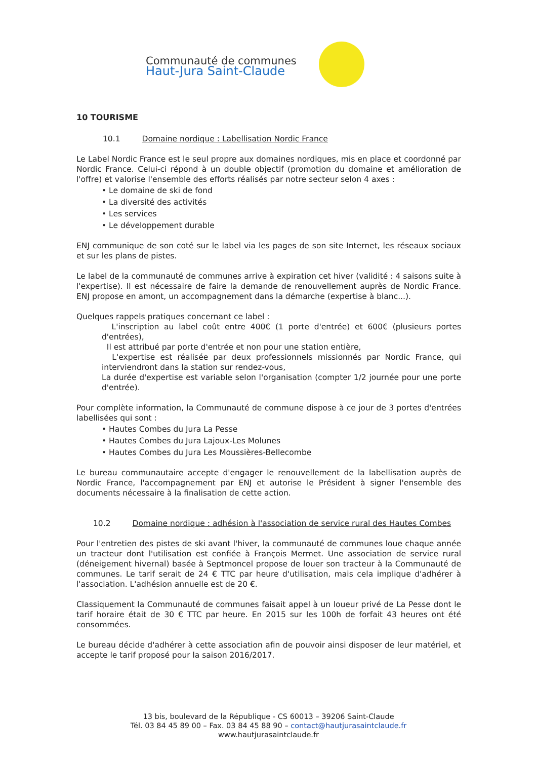Communauté de communes
Haut-Jura Saint-Claude
10 TOURISME
10.1 Domaine nordique : Labellisation Nordic France
Le Label Nordic France est le seul propre aux domaines nordiques, mis en place et coordonné par Nordic France. Celui-ci répond à un double objectif (promotion du domaine et amélioration de l'offre) et valorise l'ensemble des efforts réalisés par notre secteur selon 4 axes :
• Le domaine de ski de fond
• La diversité des activités
• Les services
• Le développement durable
ENJ communique de son coté sur le label via les pages de son site Internet, les réseaux sociaux et sur les plans de pistes.
Le label de la communauté de communes arrive à expiration cet hiver (validité : 4 saisons suite à l'expertise). Il est nécessaire de faire la demande de renouvellement auprès de Nordic France. ENJ propose en amont, un accompagnement dans la démarche (expertise à blanc...).
Quelques rappels pratiques concernant ce label :
L'inscription au label coût entre 400€ (1 porte d'entrée) et 600€ (plusieurs portes d'entrées),
Il est attribué par porte d'entrée et non pour une station entière,
L'expertise est réalisée par deux professionnels missionnés par Nordic France, qui interviendront dans la station sur rendez-vous,
La durée d'expertise est variable selon l'organisation (compter 1/2 journée pour une porte d'entrée).
Pour complète information, la Communauté de commune dispose à ce jour de 3 portes d'entrées labellisées qui sont :
• Hautes Combes du Jura La Pesse
• Hautes Combes du Jura Lajoux-Les Molunes
• Hautes Combes du Jura Les Moussières-Bellecombe
Le bureau communautaire accepte d'engager le renouvellement de la labellisation auprès de Nordic France, l'accompagnement par ENJ et autorise le Président à signer l'ensemble des documents nécessaire à la finalisation de cette action.
10.2 Domaine nordique : adhésion à l'association de service rural des Hautes Combes
Pour l'entretien des pistes de ski avant l'hiver, la communauté de communes loue chaque année un tracteur dont l'utilisation est confiée à François Mermet. Une association de service rural (déneigement hivernal) basée à Septmoncel propose de louer son tracteur à la Communauté de communes. Le tarif serait de 24 € TTC par heure d'utilisation, mais cela implique d'adhérer à l'association. L'adhésion annuelle est de 20 €.
Classiquement la Communauté de communes faisait appel à un loueur privé de La Pesse dont le tarif horaire était de 30 € TTC par heure. En 2015 sur les 100h de forfait 43 heures ont été consommées.
Le bureau décide d'adhérer à cette association afin de pouvoir ainsi disposer de leur matériel, et accepte le tarif proposé pour la saison 2016/2017.
13 bis, boulevard de la République - CS 60013 – 39206 Saint-Claude
Tél. 03 84 45 89 00 – Fax. 03 84 45 88 90 – contact@hautjurasaintclaude.fr
www.hautjurasaintclaude.fr